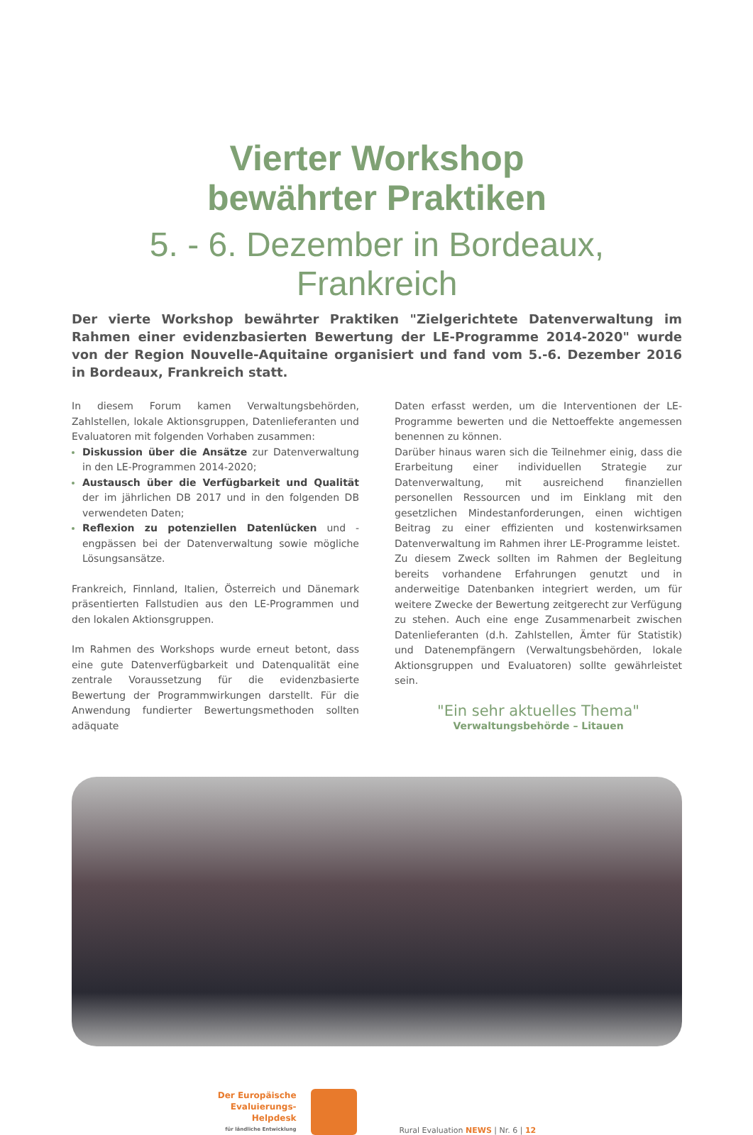Vierter Workshop
bewährter Praktiken
5. - 6. Dezember in Bordeaux, Frankreich
Der vierte Workshop bewährter Praktiken "Zielgerichtete Datenverwaltung im Rahmen einer evidenzbasierten Bewertung der LE-Programme 2014-2020" wurde von der Region Nouvelle-Aquitaine organisiert und fand vom 5.-6. Dezember 2016 in Bordeaux, Frankreich statt.
In diesem Forum kamen Verwaltungsbehörden, Zahlstellen, lokale Aktionsgruppen, Datenlieferanten und Evaluatoren mit folgenden Vorhaben zusammen:
Diskussion über die Ansätze zur Datenverwaltung in den LE-Programmen 2014-2020;
Austausch über die Verfügbarkeit und Qualität der im jährlichen DB 2017 und in den folgenden DB verwendeten Daten;
Reflexion zu potenziellen Datenlücken und -engpässen bei der Datenverwaltung sowie mögliche Lösungsansätze.
Frankreich, Finnland, Italien, Österreich und Dänemark präsentierten Fallstudien aus den LE-Programmen und den lokalen Aktionsgruppen.
Im Rahmen des Workshops wurde erneut betont, dass eine gute Datenverfügbarkeit und Datenqualität eine zentrale Voraussetzung für die evidenzbasierte Bewertung der Programmwirkungen darstellt. Für die Anwendung fundierter Bewertungsmethoden sollten adäquate
Daten erfasst werden, um die Interventionen der LE-Programme bewerten und die Nettoeffekte angemessen benennen zu können.
Darüber hinaus waren sich die Teilnehmer einig, dass die Erarbeitung einer individuellen Strategie zur Datenverwaltung, mit ausreichend finanziellen personellen Ressourcen und im Einklang mit den gesetzlichen Mindestanforderungen, einen wichtigen Beitrag zu einer effizienten und kostenwirksamen Datenverwaltung im Rahmen ihrer LE-Programme leistet.
Zu diesem Zweck sollten im Rahmen der Begleitung bereits vorhandene Erfahrungen genutzt und in anderweitige Datenbanken integriert werden, um für weitere Zwecke der Bewertung zeitgerecht zur Verfügung zu stehen. Auch eine enge Zusammenarbeit zwischen Datenlieferanten (d.h. Zahlstellen, Ämter für Statistik) und Datenempfängern (Verwaltungsbehörden, lokale Aktionsgruppen und Evaluatoren) sollte gewährleistet sein.
"Ein sehr aktuelles Thema"
Verwaltungsbehörde – Litauen
Der Europäische
Evaluierungs-
Helpdesk
für ländliche Entwicklung
Rural Evaluation NEWS | Nr. 6 | 12